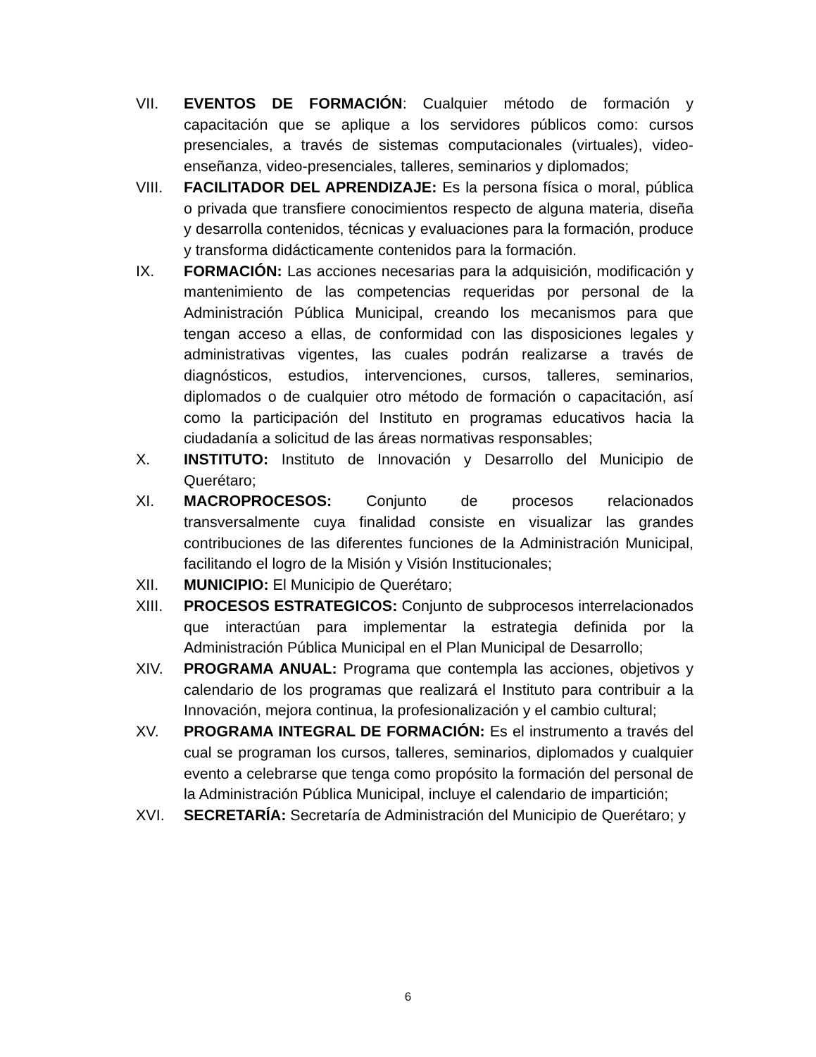VII. EVENTOS DE FORMACIÓN: Cualquier método de formación y capacitación que se aplique a los servidores públicos como: cursos presenciales, a través de sistemas computacionales (virtuales), video-enseñanza, video-presenciales, talleres, seminarios y diplomados;
VIII. FACILITADOR DEL APRENDIZAJE: Es la persona física o moral, pública o privada que transfiere conocimientos respecto de alguna materia, diseña y desarrolla contenidos, técnicas y evaluaciones para la formación, produce y transforma didácticamente contenidos para la formación.
IX. FORMACIÓN: Las acciones necesarias para la adquisición, modificación y mantenimiento de las competencias requeridas por personal de la Administración Pública Municipal, creando los mecanismos para que tengan acceso a ellas, de conformidad con las disposiciones legales y administrativas vigentes, las cuales podrán realizarse a través de diagnósticos, estudios, intervenciones, cursos, talleres, seminarios, diplomados o de cualquier otro método de formación o capacitación, así como la participación del Instituto en programas educativos hacia la ciudadanía a solicitud de las áreas normativas responsables;
X. INSTITUTO: Instituto de Innovación y Desarrollo del Municipio de Querétaro;
XI. MACROPROCESOS: Conjunto de procesos relacionados transversalmente cuya finalidad consiste en visualizar las grandes contribuciones de las diferentes funciones de la Administración Municipal, facilitando el logro de la Misión y Visión Institucionales;
XII. MUNICIPIO: El Municipio de Querétaro;
XIII. PROCESOS ESTRATEGICOS: Conjunto de subprocesos interrelacionados que interactúan para implementar la estrategia definida por la Administración Pública Municipal en el Plan Municipal de Desarrollo;
XIV. PROGRAMA ANUAL: Programa que contempla las acciones, objetivos y calendario de los programas que realizará el Instituto para contribuir a la Innovación, mejora continua, la profesionalización y el cambio cultural;
XV. PROGRAMA INTEGRAL DE FORMACIÓN: Es el instrumento a través del cual se programan los cursos, talleres, seminarios, diplomados y cualquier evento a celebrarse que tenga como propósito la formación del personal de la Administración Pública Municipal, incluye el calendario de impartición;
XVI. SECRETARÍA: Secretaría de Administración del Municipio de Querétaro; y
6